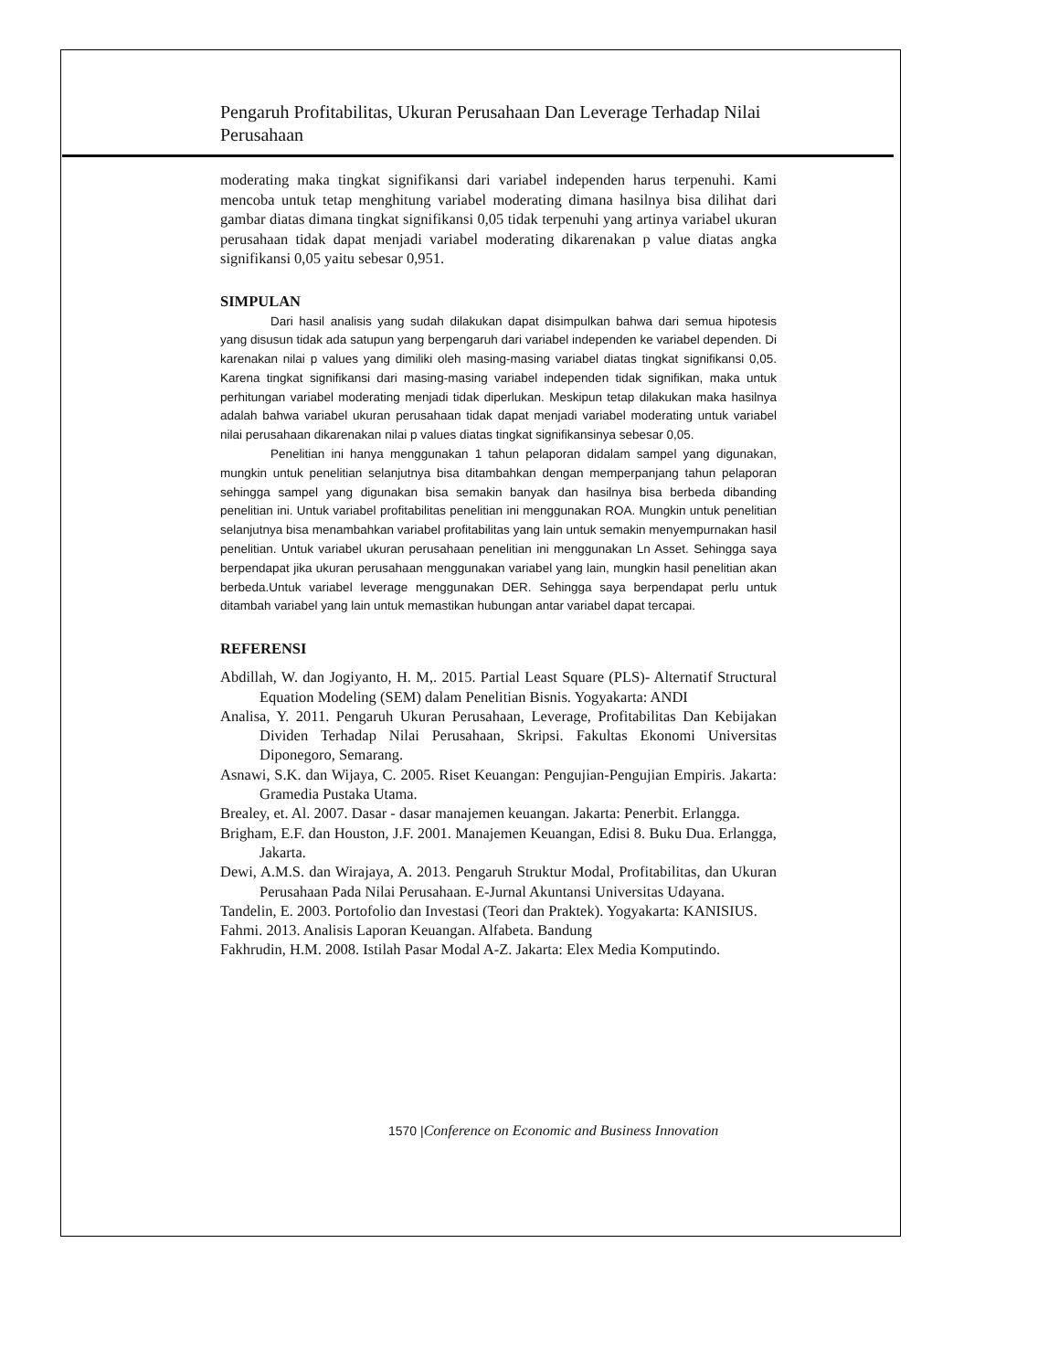Pengaruh Profitabilitas, Ukuran Perusahaan Dan Leverage Terhadap Nilai Perusahaan
moderating maka tingkat signifikansi dari variabel independen harus terpenuhi. Kami mencoba untuk tetap menghitung variabel moderating dimana hasilnya bisa dilihat dari gambar diatas dimana tingkat signifikansi 0,05 tidak terpenuhi yang artinya variabel ukuran perusahaan tidak dapat menjadi variabel moderating dikarenakan p value diatas angka signifikansi 0,05 yaitu sebesar 0,951.
SIMPULAN
Dari hasil analisis yang sudah dilakukan dapat disimpulkan bahwa dari semua hipotesis yang disusun tidak ada satupun yang berpengaruh dari variabel independen ke variabel dependen. Di karenakan nilai p values yang dimiliki oleh masing-masing variabel diatas tingkat signifikansi 0,05. Karena tingkat signifikansi dari masing-masing variabel independen tidak signifikan, maka untuk perhitungan variabel moderating menjadi tidak diperlukan. Meskipun tetap dilakukan maka hasilnya adalah bahwa variabel ukuran perusahaan tidak dapat menjadi variabel moderating untuk variabel nilai perusahaan dikarenakan nilai p values diatas tingkat signifikansinya sebesar 0,05.
Penelitian ini hanya menggunakan 1 tahun pelaporan didalam sampel yang digunakan, mungkin untuk penelitian selanjutnya bisa ditambahkan dengan memperpanjang tahun pelaporan sehingga sampel yang digunakan bisa semakin banyak dan hasilnya bisa berbeda dibanding penelitian ini. Untuk variabel profitabilitas penelitian ini menggunakan ROA. Mungkin untuk penelitian selanjutnya bisa menambahkan variabel profitabilitas yang lain untuk semakin menyempurnakan hasil penelitian. Untuk variabel ukuran perusahaan penelitian ini menggunakan Ln Asset. Sehingga saya berpendapat jika ukuran perusahaan menggunakan variabel yang lain, mungkin hasil penelitian akan berbeda.Untuk variabel leverage menggunakan DER. Sehingga saya berpendapat perlu untuk ditambah variabel yang lain untuk memastikan hubungan antar variabel dapat tercapai.
REFERENSI
Abdillah, W. dan Jogiyanto, H. M,. 2015. Partial Least Square (PLS)- Alternatif Structural Equation Modeling (SEM) dalam Penelitian Bisnis. Yogyakarta: ANDI
Analisa, Y. 2011. Pengaruh Ukuran Perusahaan, Leverage, Profitabilitas Dan Kebijakan Dividen Terhadap Nilai Perusahaan, Skripsi. Fakultas Ekonomi Universitas Diponegoro, Semarang.
Asnawi, S.K. dan Wijaya, C. 2005. Riset Keuangan: Pengujian-Pengujian Empiris. Jakarta: Gramedia Pustaka Utama.
Brealey, et. Al. 2007. Dasar - dasar manajemen keuangan. Jakarta: Penerbit. Erlangga.
Brigham, E.F. dan Houston, J.F. 2001. Manajemen Keuangan, Edisi 8. Buku Dua. Erlangga, Jakarta.
Dewi, A.M.S. dan Wirajaya, A. 2013. Pengaruh Struktur Modal, Profitabilitas, dan Ukuran Perusahaan Pada Nilai Perusahaan. E-Jurnal Akuntansi Universitas Udayana.
Tandelin, E. 2003. Portofolio dan Investasi (Teori dan Praktek). Yogyakarta: KANISIUS.
Fahmi. 2013. Analisis Laporan Keuangan. Alfabeta. Bandung
Fakhrudin, H.M. 2008. Istilah Pasar Modal A-Z. Jakarta: Elex Media Komputindo.
1570 |Conference on Economic and Business Innovation